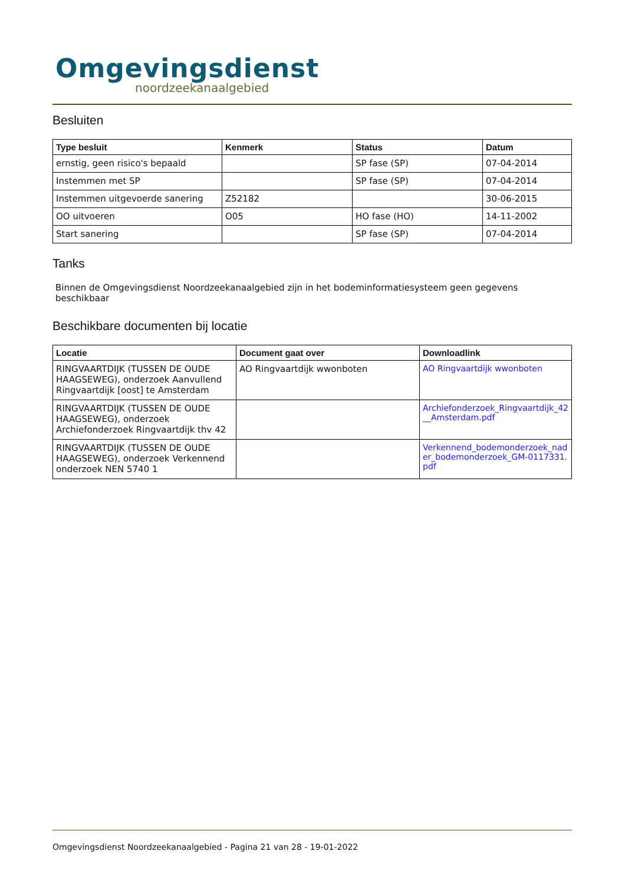Omgevingsdienst
noordzeekanaalgebied
Besluiten
| Type besluit | Kenmerk | Status | Datum |
| --- | --- | --- | --- |
| ernstig, geen risico's bepaald | | SP fase (SP) | 07-04-2014 |
| Instemmen met SP | | SP fase (SP) | 07-04-2014 |
| Instemmen uitgevoerde sanering | Z52182 | | 30-06-2015 |
| OO uitvoeren | O05 | HO fase (HO) | 14-11-2002 |
| Start sanering | | SP fase (SP) | 07-04-2014 |
Tanks
Binnen de Omgevingsdienst Noordzeekanaalgebied zijn in het bodeminformatiesysteem geen gegevens beschikbaar
Beschikbare documenten bij locatie
| Locatie | Document gaat over | Downloadlink |
| --- | --- | --- |
| RINGVAARTDIJK (TUSSEN DE OUDE HAAGSEWEG), onderzoek Aanvullend Ringvaartdijk [oost] te Amsterdam | AO Ringvaartdijk wwonboten | AO Ringvaartdijk wwonboten |
| RINGVAARTDIJK (TUSSEN DE OUDE HAAGSEWEG), onderzoek Archiefonderzoek Ringvaartdijk thv 42 | | Archiefonderzoek_Ringvaartdijk_42__Amsterdam.pdf |
| RINGVAARTDIJK (TUSSEN DE OUDE HAAGSEWEG), onderzoek Verkennend onderzoek NEN 5740 1 | | Verkennend_bodemonderzoek_nader_bodemonderzoek_GM-0117331.pdf |
Omgevingsdienst Noordzeekanaalgebied - Pagina 21 van 28 - 19-01-2022